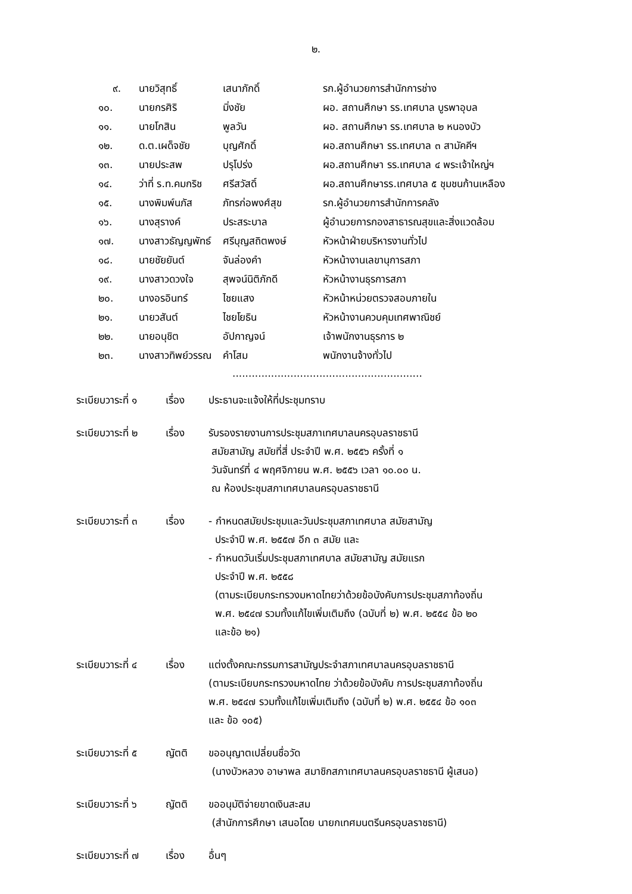๒.
| ๙. | นายวิสุทธิ์ | เสนาภักดิ์ | รก.ผู้อำนวยการสำนักการช่าง |
| ๑๐. | นายกรศิริ | มิ่งชัย | ผอ. สถานศึกษา รร.เทศบาล บูรพาอุบล |
| ๑๑. | นายโกสิน | พูลวัน | ผอ. สถานศึกษา รร.เทศบาล ๒ หนองบัว |
| ๑๒. | ด.ต.เผด็จชัย | บุญศักดิ์ | ผอ.สถานศึกษา รร.เทศบาล ๓ สามัคคีฯ |
| ๑๓. | นายประสพ | ปรุโปร่ง | ผอ.สถานศึกษา รร.เทศบาล ๔ พระเจ้าใหญ่ฯ |
| ๑๔. | ว่าที่ ร.ท.คมกริช | ศรีสวัสดิ์ | ผอ.สถานศึกษารร.เทศบาล ๕ ชุมชนก้านเหลือง |
| ๑๕. | นางพิมพ์นภัส | ภัทรก่อพงศ์สุข | รก.ผู้อำนวยการสำนักการคลัง |
| ๑๖. | นางสุรางค์ | ประสระบาล | ผู้อำนวยการกองสาธารณสุขและสิ่งแวดล้อม |
| ๑๗. | นางสาวธัญญพัทธ์ | ศรีบุญสถิตพงษ์ | หัวหน้าฝ่ายบริหารงานทั่วไป |
| ๑๘. | นายชัยยันต์ | จันล่องคำ | หัวหน้างานเลขานุการสภา |
| ๑๙. | นางสาวดวงใจ | สุพจน์นิติภักดี | หัวหน้างานธุรการสภา |
| ๒๐. | นางอรอินทร์ | ไชยแสง | หัวหน้าหน่วยตรวจสอบภายใน |
| ๒๑. | นายวสันต์ | ไชยโยธิน | หัวหน้างานควบคุมเทศพาณิชย์ |
| ๒๒. | นายอนุชิต | อัปกาญจน์ | เจ้าพนักงานธุรการ ๒ |
| ๒๓. | นางสาวทิพย์วรรณ | คำโสม | พนักงานจ้างทั่วไป |
...........................................................
| ระเบียบวาระที่ ๑ | เรื่อง | ประธานจะแจ้งให้ที่ประชุมทราบ |
| ระเบียบวาระที่ ๒ | เรื่อง | รับรองรายงานการประชุมสภาเทศบาลนครอุบลราชธานี สมัยสามัญ สมัยที่สี่ ประจำปี พ.ศ. ๒๕๕๖ ครั้งที่ ๑ วันจันทร์ที่ ๔ พฤศจิกายน พ.ศ. ๒๕๕๖ เวลา ๑๐.๐๐ น. ณ ห้องประชุมสภาเทศบาลนครอุบลราชธานี |
| ระเบียบวาระที่ ๓ | เรื่อง | - กำหนดสมัยประชุมและวันประชุมสภาเทศบาล สมัยสามัญ ประจำปี พ.ศ. ๒๕๕๗ อีก ๓ สมัย และ - กำหนดวันเริ่มประชุมสภาเทศบาล สมัยสามัญ สมัยแรก ประจำปี พ.ศ. ๒๕๕๘ (ตามระเบียบกระทรวงมหาดไทยว่าด้วยข้อบังคับการประชุมสภาท้องถิ่น พ.ศ. ๒๕๔๗ รวมทั้งแก้ไขเพิ่มเติมถึง (ฉบับที่ ๒) พ.ศ. ๒๕๕๔ ข้อ ๒๐ และข้อ ๒๑) |
| ระเบียบวาระที่ ๔ | เรื่อง | แต่งตั้งคณะกรรมการสามัญประจำสภาเทศบาลนครอุบลราชธานี (ตามระเบียบกระทรวงมหาดไทย ว่าด้วยข้อบังคับ การประชุมสภาท้องถิ่น พ.ศ. ๒๕๔๗ รวมทั้งแก้ไขเพิ่มเติมถึง (ฉบับที่ ๒) พ.ศ. ๒๕๕๔ ข้อ ๑๐๓ และ ข้อ ๑๐๕) |
| ระเบียบวาระที่ ๕ | ญัตติ | ขออนุญาตเปลี่ยนชื่อวัด (นางบัวหลวง อาษาพล สมาชิกสภาเทศบาลนครอุบลราชธานี ผู้เสนอ) |
| ระเบียบวาระที่ ๖ | ญัตติ | ขออนุมัติจ่ายขาดเงินสะสม (สำนักการศึกษา เสนอโดย นายกเทศมนตรีนครอุบลราชธานี) |
| ระเบียบวาระที่ ๗ | เรื่อง | อื่นๆ |